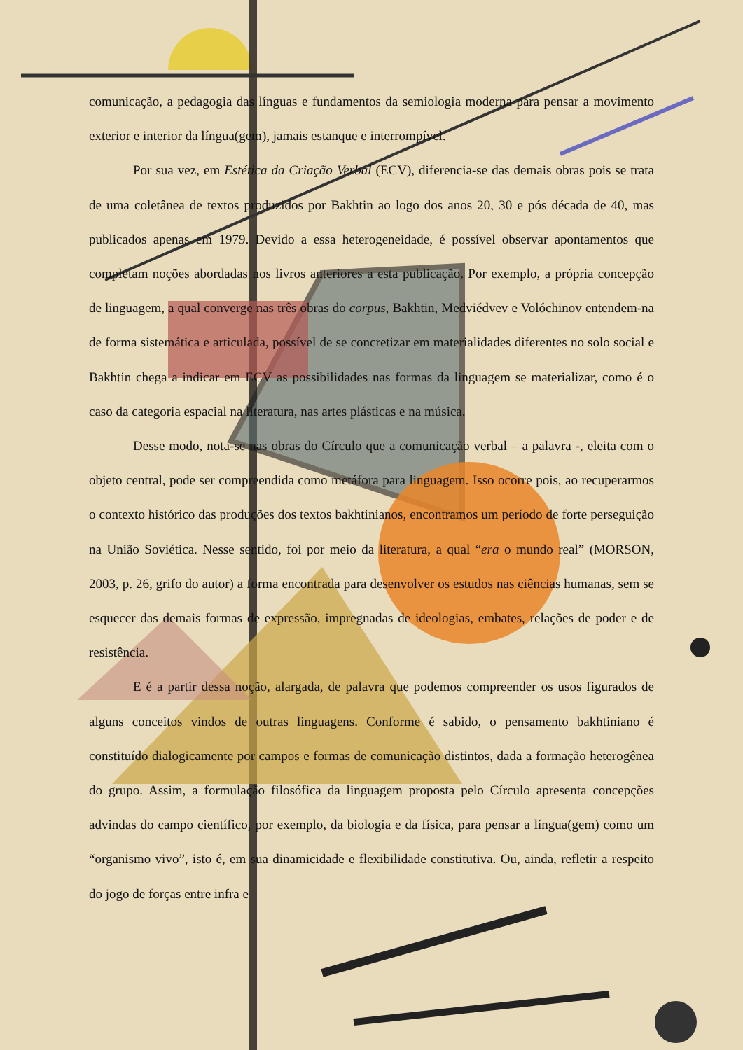comunicação, a pedagogia das línguas e fundamentos da semiologia moderna para pensar a movimento exterior e interior da língua(gem), jamais estanque e interrompível.
Por sua vez, em Estética da Criação Verbal (ECV), diferencia-se das demais obras pois se trata de uma coletânea de textos produzidos por Bakhtin ao logo dos anos 20, 30 e pós década de 40, mas publicados apenas em 1979. Devido a essa heterogeneidade, é possível observar apontamentos que completam noções abordadas nos livros anteriores a esta publicação. Por exemplo, a própria concepção de linguagem, a qual converge nas três obras do corpus, Bakhtin, Medviédvev e Volóchinov entendem-na de forma sistemática e articulada, possível de se concretizar em materialidades diferentes no solo social e Bakhtin chega a indicar em ECV as possibilidades nas formas da linguagem se materializar, como é o caso da categoria espacial na literatura, nas artes plásticas e na música.
Desse modo, nota-se nas obras do Círculo que a comunicação verbal – a palavra -, eleita com o objeto central, pode ser compreendida como metáfora para linguagem. Isso ocorre pois, ao recuperarmos o contexto histórico das produções dos textos bakhtinianos, encontramos um período de forte perseguição na União Soviética. Nesse sentido, foi por meio da literatura, a qual “era o mundo real” (MORSON, 2003, p. 26, grifo do autor) a forma encontrada para desenvolver os estudos nas ciências humanas, sem se esquecer das demais formas de expressão, impregnadas de ideologias, embates, relações de poder e de resistência.
E é a partir dessa noção, alargada, de palavra que podemos compreender os usos figurados de alguns conceitos vindos de outras linguagens. Conforme é sabido, o pensamento bakhtiniano é constituído dialogicamente por campos e formas de comunicação distintos, dada a formação heterogênea do grupo. Assim, a formulação filosófica da linguagem proposta pelo Círculo apresenta concepções advindas do campo científico, por exemplo, da biologia e da física, para pensar a língua(gem) como um “organismo vivo”, isto é, em sua dinamicidade e flexibilidade constitutiva. Ou, ainda, refletir a respeito do jogo de forças entre infra e